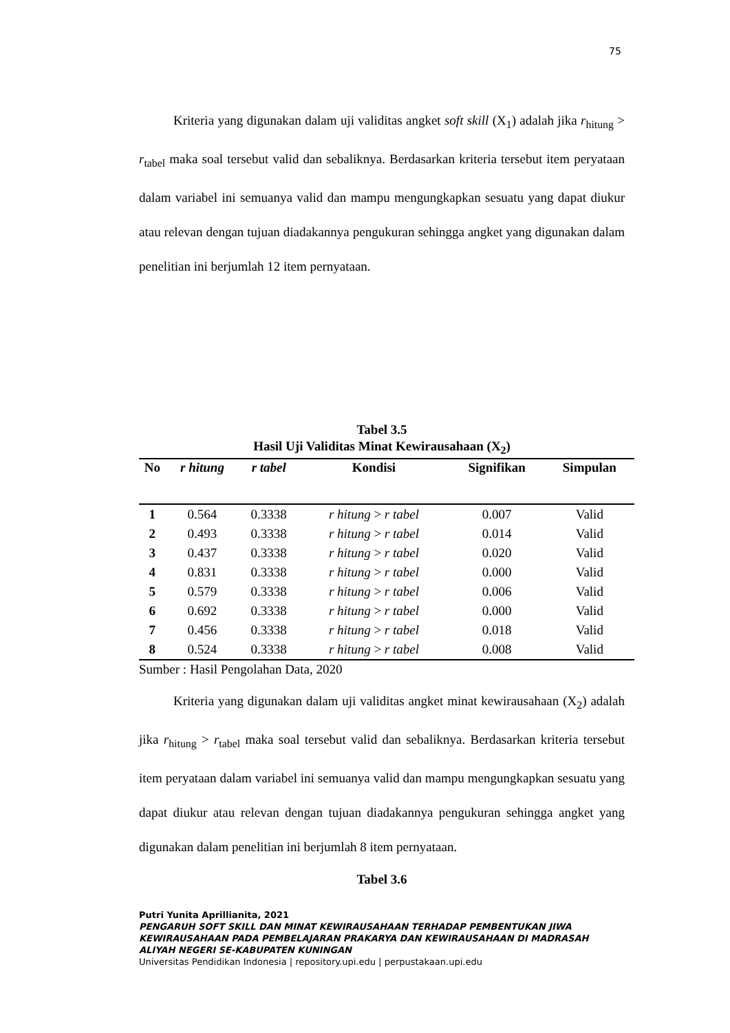75
Kriteria yang digunakan dalam uji validitas angket soft skill (X<sub>1</sub>) adalah jika r<sub>hitung</sub> > r<sub>tabel</sub> maka soal tersebut valid dan sebaliknya. Berdasarkan kriteria tersebut item peryataan dalam variabel ini semuanya valid dan mampu mengungkapkan sesuatu yang dapat diukur atau relevan dengan tujuan diadakannya pengukuran sehingga angket yang digunakan dalam penelitian ini berjumlah 12 item pernyataan.
Tabel 3.5
Hasil Uji Validitas Minat Kewirausahaan (X<sub>2</sub>)
| No | r hitung | r tabel | Kondisi | Signifikan | Simpulan |
| --- | --- | --- | --- | --- | --- |
| 1 | 0.564 | 0.3338 | r hitung > r tabel | 0.007 | Valid |
| 2 | 0.493 | 0.3338 | r hitung > r tabel | 0.014 | Valid |
| 3 | 0.437 | 0.3338 | r hitung > r tabel | 0.020 | Valid |
| 4 | 0.831 | 0.3338 | r hitung > r tabel | 0.000 | Valid |
| 5 | 0.579 | 0.3338 | r hitung > r tabel | 0.006 | Valid |
| 6 | 0.692 | 0.3338 | r hitung > r tabel | 0.000 | Valid |
| 7 | 0.456 | 0.3338 | r hitung > r tabel | 0.018 | Valid |
| 8 | 0.524 | 0.3338 | r hitung > r tabel | 0.008 | Valid |
Sumber : Hasil Pengolahan Data, 2020
Kriteria yang digunakan dalam uji validitas angket minat kewirausahaan (X<sub>2</sub>) adalah jika r<sub>hitung</sub> > r<sub>tabel</sub> maka soal tersebut valid dan sebaliknya. Berdasarkan kriteria tersebut item peryataan dalam variabel ini semuanya valid dan mampu mengungkapkan sesuatu yang dapat diukur atau relevan dengan tujuan diadakannya pengukuran sehingga angket yang digunakan dalam penelitian ini berjumlah 8 item pernyataan.
Tabel 3.6
Putri Yunita Aprillianita, 2021
PENGARUH SOFT SKILL DAN MINAT KEWIRAUSAHAAN TERHADAP PEMBENTUKAN JIWA KEWIRAUSAHAAN PADA PEMBELAJARAN PRAKARYA DAN KEWIRAUSAHAAN DI MADRASAH ALIYAH NEGERI SE-KABUPATEN KUNINGAN
Universitas Pendidikan Indonesia | repository.upi.edu | perpustakaan.upi.edu